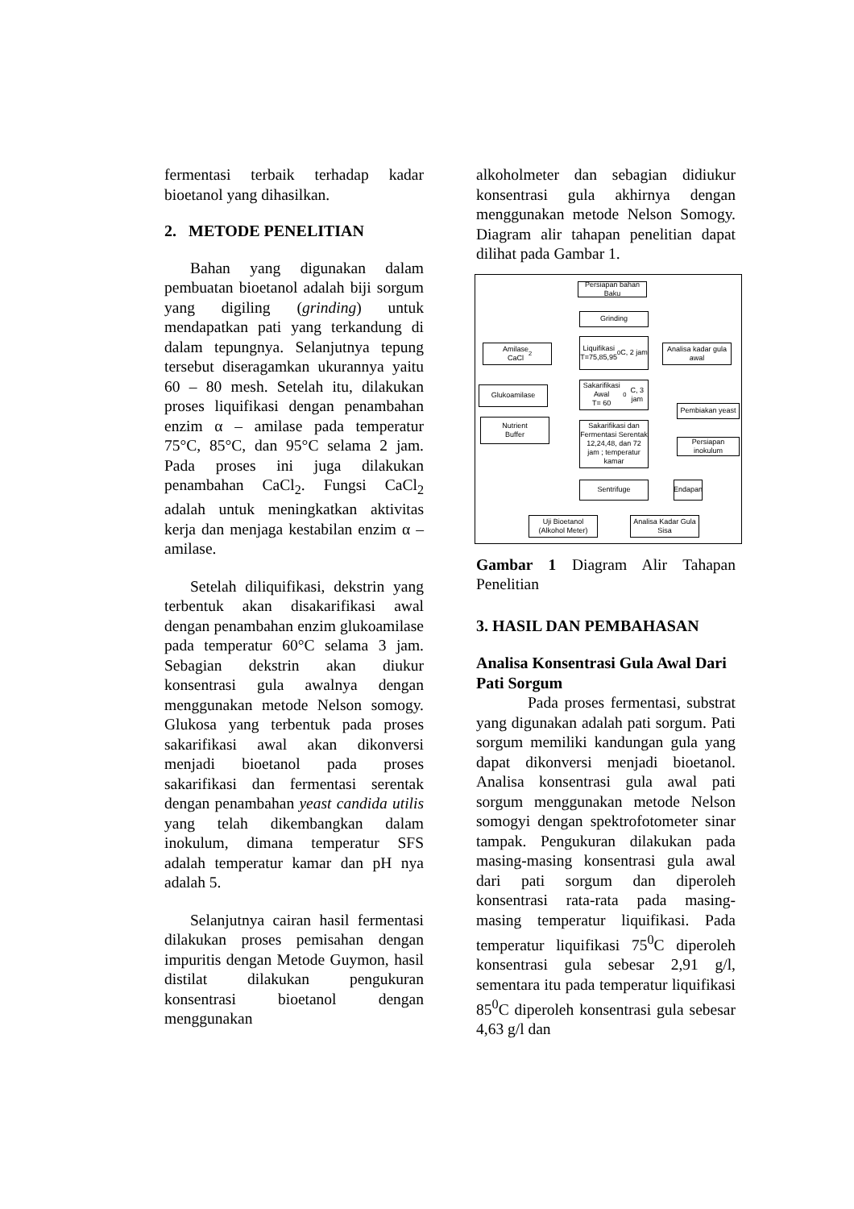fermentasi terbaik terhadap kadar bioetanol yang dihasilkan.
2. METODE PENELITIAN
Bahan yang digunakan dalam pembuatan bioetanol adalah biji sorgum yang digiling (grinding) untuk mendapatkan pati yang terkandung di dalam tepungnya. Selanjutnya tepung tersebut diseragamkan ukurannya yaitu 60 – 80 mesh. Setelah itu, dilakukan proses liquifikasi dengan penambahan enzim α – amilase pada temperatur 75°C, 85°C, dan 95°C selama 2 jam. Pada proses ini juga dilakukan penambahan CaCl<sub>2</sub>. Fungsi CaCl<sub>2</sub> adalah untuk meningkatkan aktivitas kerja dan menjaga kestabilan enzim α – amilase.
Setelah diliquifikasi, dekstrin yang terbentuk akan disakarifikasi awal dengan penambahan enzim glukoamilase pada temperatur 60°C selama 3 jam. Sebagian dekstrin akan diukur konsentrasi gula awalnya dengan menggunakan metode Nelson somogy. Glukosa yang terbentuk pada proses sakarifikasi awal akan dikonversi menjadi bioetanol pada proses sakarifikasi dan fermentasi serentak dengan penambahan yeast candida utilis yang telah dikembangkan dalam inokulum, dimana temperatur SFS adalah temperatur kamar dan pH nya adalah 5.
Selanjutnya cairan hasil fermentasi dilakukan proses pemisahan dengan impuritis dengan Metode Guymon, hasil distilat dilakukan pengukuran konsentrasi bioetanol dengan menggunakan
alkoholmeter dan sebagian didiukur konsentrasi gula akhirnya dengan menggunakan metode Nelson Somogy. Diagram alir tahapan penelitian dapat dilihat pada Gambar 1.
Persiapan bahan Baku
Grinding
Amilase
CaCl<sub>2</sub>
Liquifikasi
T=75,85,95<sup>0</sup>C, 2 jam
Analisa kadar gula awal
Glukoamilase
Sakarifikasi Awal
T= 60<sup>0</sup>C, 3 jam
Pembiakan yeast
Nutrient
Buffer
Sakarifikasi dan Fermentasi Serentak 12,24,48, dan 72 jam ; temperatur kamar
Persiapan inokulum
Sentrifuge
Endapan
Uji Bioetanol (Alkohol Meter)
Analisa Kadar Gula Sisa
Gambar 1 Diagram Alir Tahapan Penelitian
3. HASIL DAN PEMBAHASAN
Analisa Konsentrasi Gula Awal Dari Pati Sorgum
Pada proses fermentasi, substrat yang digunakan adalah pati sorgum. Pati sorgum memiliki kandungan gula yang dapat dikonversi menjadi bioetanol. Analisa konsentrasi gula awal pati sorgum menggunakan metode Nelson somogyi dengan spektrofotometer sinar tampak. Pengukuran dilakukan pada masing-masing konsentrasi gula awal dari pati sorgum dan diperoleh konsentrasi rata-rata pada masing-masing temperatur liquifikasi. Pada temperatur liquifikasi 75<sup>0</sup>C diperoleh konsentrasi gula sebesar 2,91 g/l, sementara itu pada temperatur liquifikasi 85<sup>0</sup>C diperoleh konsentrasi gula sebesar 4,63 g/l dan